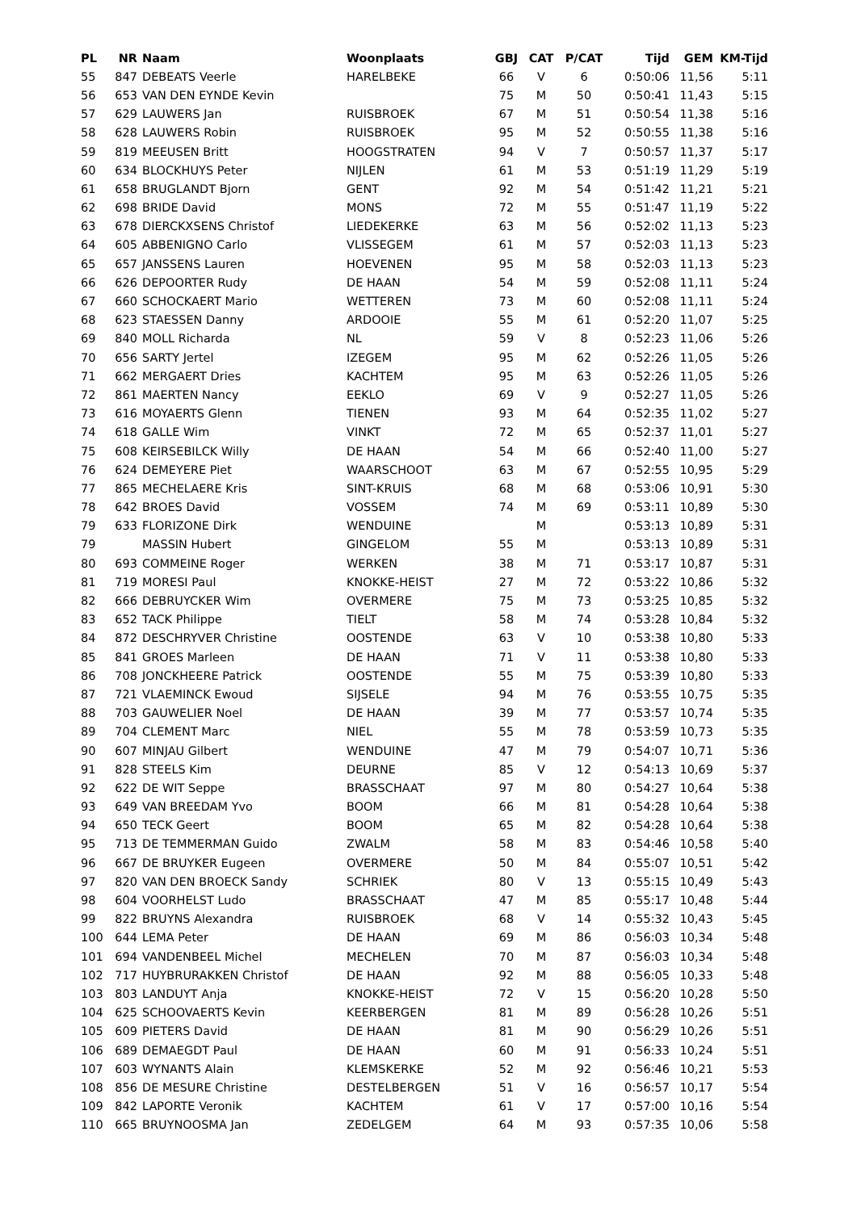| PL | NR | Naam | Woonplaats | GBJ | CAT | P/CAT | Tijd | GEM | KM-Tijd |
| --- | --- | --- | --- | --- | --- | --- | --- | --- | --- |
| 55 | 847 | DEBEATS Veerle | HARELBEKE | 66 | V | 6 | 0:50:06 | 11,56 | 5:11 |
| 56 | 653 | VAN DEN EYNDE Kevin | | 75 | M | 50 | 0:50:41 | 11,43 | 5:15 |
| 57 | 629 | LAUWERS Jan | RUISBROEK | 67 | M | 51 | 0:50:54 | 11,38 | 5:16 |
| 58 | 628 | LAUWERS Robin | RUISBROEK | 95 | M | 52 | 0:50:55 | 11,38 | 5:16 |
| 59 | 819 | MEEUSEN Britt | HOOGSTRATEN | 94 | V | 7 | 0:50:57 | 11,37 | 5:17 |
| 60 | 634 | BLOCKHUYS Peter | NIJLEN | 61 | M | 53 | 0:51:19 | 11,29 | 5:19 |
| 61 | 658 | BRUGLANDT Bjorn | GENT | 92 | M | 54 | 0:51:42 | 11,21 | 5:21 |
| 62 | 698 | BRIDE David | MONS | 72 | M | 55 | 0:51:47 | 11,19 | 5:22 |
| 63 | 678 | DIERCKXSENS Christof | LIEDEKERKE | 63 | M | 56 | 0:52:02 | 11,13 | 5:23 |
| 64 | 605 | ABBENIGNO Carlo | VLISSEGEM | 61 | M | 57 | 0:52:03 | 11,13 | 5:23 |
| 65 | 657 | JANSSENS Lauren | HOEVENEN | 95 | M | 58 | 0:52:03 | 11,13 | 5:23 |
| 66 | 626 | DEPOORTER Rudy | DE HAAN | 54 | M | 59 | 0:52:08 | 11,11 | 5:24 |
| 67 | 660 | SCHOCKAERT Mario | WETTEREN | 73 | M | 60 | 0:52:08 | 11,11 | 5:24 |
| 68 | 623 | STAESSEN Danny | ARDOOIE | 55 | M | 61 | 0:52:20 | 11,07 | 5:25 |
| 69 | 840 | MOLL Richarda | NL | 59 | V | 8 | 0:52:23 | 11,06 | 5:26 |
| 70 | 656 | SARTY Jertel | IZEGEM | 95 | M | 62 | 0:52:26 | 11,05 | 5:26 |
| 71 | 662 | MERGAERT Dries | KACHTEM | 95 | M | 63 | 0:52:26 | 11,05 | 5:26 |
| 72 | 861 | MAERTEN Nancy | EEKLO | 69 | V | 9 | 0:52:27 | 11,05 | 5:26 |
| 73 | 616 | MOYAERTS Glenn | TIENEN | 93 | M | 64 | 0:52:35 | 11,02 | 5:27 |
| 74 | 618 | GALLE Wim | VINKT | 72 | M | 65 | 0:52:37 | 11,01 | 5:27 |
| 75 | 608 | KEIRSEBILCK Willy | DE HAAN | 54 | M | 66 | 0:52:40 | 11,00 | 5:27 |
| 76 | 624 | DEMEYERE Piet | WAARSCHOOT | 63 | M | 67 | 0:52:55 | 10,95 | 5:29 |
| 77 | 865 | MECHELAERE Kris | SINT-KRUIS | 68 | M | 68 | 0:53:06 | 10,91 | 5:30 |
| 78 | 642 | BROES David | VOSSEM | 74 | M | 69 | 0:53:11 | 10,89 | 5:30 |
| 79 | 633 | FLORIZONE Dirk | WENDUINE | | M | | 0:53:13 | 10,89 | 5:31 |
| 79 | | MASSIN Hubert | GINGELOM | 55 | M | | 0:53:13 | 10,89 | 5:31 |
| 80 | 693 | COMMEINE Roger | WERKEN | 38 | M | 71 | 0:53:17 | 10,87 | 5:31 |
| 81 | 719 | MORESI Paul | KNOKKE-HEIST | 27 | M | 72 | 0:53:22 | 10,86 | 5:32 |
| 82 | 666 | DEBRUYCKER Wim | OVERMERE | 75 | M | 73 | 0:53:25 | 10,85 | 5:32 |
| 83 | 652 | TACK Philippe | TIELT | 58 | M | 74 | 0:53:28 | 10,84 | 5:32 |
| 84 | 872 | DESCHRYVER Christine | OOSTENDE | 63 | V | 10 | 0:53:38 | 10,80 | 5:33 |
| 85 | 841 | GROES Marleen | DE HAAN | 71 | V | 11 | 0:53:38 | 10,80 | 5:33 |
| 86 | 708 | JONCKHEERE Patrick | OOSTENDE | 55 | M | 75 | 0:53:39 | 10,80 | 5:33 |
| 87 | 721 | VLAEMINCK Ewoud | SIJSELE | 94 | M | 76 | 0:53:55 | 10,75 | 5:35 |
| 88 | 703 | GAUWELIER Noel | DE HAAN | 39 | M | 77 | 0:53:57 | 10,74 | 5:35 |
| 89 | 704 | CLEMENT Marc | NIEL | 55 | M | 78 | 0:53:59 | 10,73 | 5:35 |
| 90 | 607 | MINJAU Gilbert | WENDUINE | 47 | M | 79 | 0:54:07 | 10,71 | 5:36 |
| 91 | 828 | STEELS Kim | DEURNE | 85 | V | 12 | 0:54:13 | 10,69 | 5:37 |
| 92 | 622 | DE WIT Seppe | BRASSCHAAT | 97 | M | 80 | 0:54:27 | 10,64 | 5:38 |
| 93 | 649 | VAN BREEDAM Yvo | BOOM | 66 | M | 81 | 0:54:28 | 10,64 | 5:38 |
| 94 | 650 | TECK Geert | BOOM | 65 | M | 82 | 0:54:28 | 10,64 | 5:38 |
| 95 | 713 | DE TEMMERMAN Guido | ZWALM | 58 | M | 83 | 0:54:46 | 10,58 | 5:40 |
| 96 | 667 | DE BRUYKER Eugeen | OVERMERE | 50 | M | 84 | 0:55:07 | 10,51 | 5:42 |
| 97 | 820 | VAN DEN BROECK Sandy | SCHRIEK | 80 | V | 13 | 0:55:15 | 10,49 | 5:43 |
| 98 | 604 | VOORHELST Ludo | BRASSCHAAT | 47 | M | 85 | 0:55:17 | 10,48 | 5:44 |
| 99 | 822 | BRUYNS Alexandra | RUISBROEK | 68 | V | 14 | 0:55:32 | 10,43 | 5:45 |
| 100 | 644 | LEMA Peter | DE HAAN | 69 | M | 86 | 0:56:03 | 10,34 | 5:48 |
| 101 | 694 | VANDENBEEL Michel | MECHELEN | 70 | M | 87 | 0:56:03 | 10,34 | 5:48 |
| 102 | 717 | HUYBRURAKKEN Christof | DE HAAN | 92 | M | 88 | 0:56:05 | 10,33 | 5:48 |
| 103 | 803 | LANDUYT Anja | KNOKKE-HEIST | 72 | V | 15 | 0:56:20 | 10,28 | 5:50 |
| 104 | 625 | SCHOOVAERTS Kevin | KEERBERGEN | 81 | M | 89 | 0:56:28 | 10,26 | 5:51 |
| 105 | 609 | PIETERS David | DE HAAN | 81 | M | 90 | 0:56:29 | 10,26 | 5:51 |
| 106 | 689 | DEMAEGDT Paul | DE HAAN | 60 | M | 91 | 0:56:33 | 10,24 | 5:51 |
| 107 | 603 | WYNANTS Alain | KLEMSKERKE | 52 | M | 92 | 0:56:46 | 10,21 | 5:53 |
| 108 | 856 | DE MESURE Christine | DESTELBERGEN | 51 | V | 16 | 0:56:57 | 10,17 | 5:54 |
| 109 | 842 | LAPORTE Veronik | KACHTEM | 61 | V | 17 | 0:57:00 | 10,16 | 5:54 |
| 110 | 665 | BRUYNOOSMA Jan | ZEDELGEM | 64 | M | 93 | 0:57:35 | 10,06 | 5:58 |